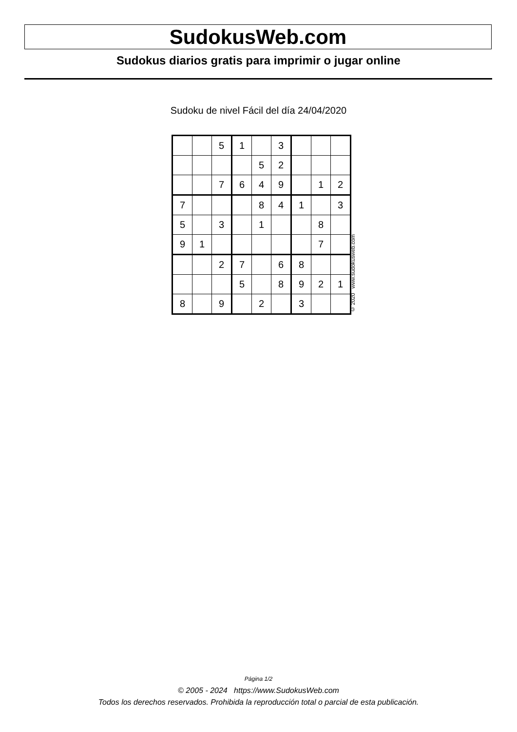SudokusWeb.com
Sudokus diarios gratis para imprimir o jugar online
Sudoku de nivel Fácil del día 24/04/2020
| | | 5 | 1 | | 3 | | | |
| | | | | 5 | 2 | | | |
| | | 7 | 6 | 4 | 9 | | 1 | 2 |
| 7 | | | | 8 | 4 | 1 | | 3 |
| 5 | | 3 | | 1 | | | 8 | |
| 9 | 1 | | | | | | 7 | |
| | | 2 | 7 | | 6 | 8 | | |
| | | | 5 | | 8 | 9 | 2 | 1 |
| 8 | | 9 | | 2 | | 3 | | |
© 2020 www.sudokusweb.com
Página 1/2
© 2005 - 2024 https://www.SudokusWeb.com
Todos los derechos reservados. Prohibida la reproducción total o parcial de esta publicación.